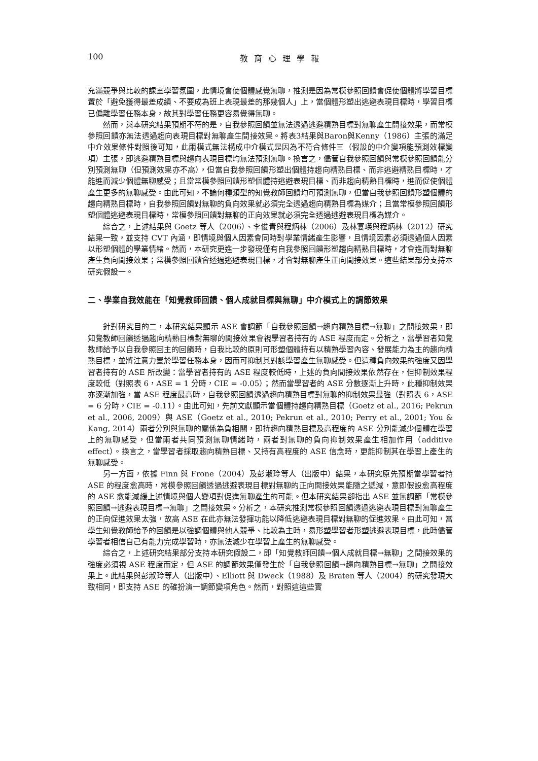100 教育心理學報
充滿競爭與比較的課室學習氛圍，此情境會使個體感覺無聊，推測是因為常模參照回饋會促使個體將學習目標置於「避免獲得最差成績、不要成為班上表現最差的那幾個人」上，當個體形塑出逃避表現目標時，學習目標已偏離學習任務本身，故其對學習任務更容易覺得無聊。
然而，與本研究結果預期不符的是，自我參照回饋並無法透過逃避精熟目標對無聊產生間接效果，而常模參照回饋亦無法透過趨向表現目標對無聊產生間接效果。將表3結果與Baron與Kenny（1986）主張的滿足中介效果條件對照後可知，此兩模式無法構成中介模式是因為不符合條件三（假設的中介變項能預測效標變項）主張，即逃避精熟目標與趨向表現目標均無法預測無聊。換言之，儘管自我參照回饋與常模參照回饋能分別預測無聊（但預測效果亦不高），但當自我參照回饋形塑出個體持趨向精熟目標、而非逃避精熟目標時，才能進而減少個體無聊感受；且當常模參照回饋形塑個體持逃避表現目標、而非趨向精熟目標時，進而促使個體產生更多的無聊感受。由此可知，不論何種類型的知覺教師回饋均可預測無聊，但當自我參照回饋形塑個體的趨向精熟目標時，自我參照回饋對無聊的負向效果就必須完全透過趨向精熟目標為媒介；且當常模參照回饋形塑個體逃避表現目標時，常模參照回饋對無聊的正向效果就必須完全透過逃避表現目標為媒介。
綜合之，上述結果與 Goetz 等人（2006）、李俊青與程炳林（2006）及林宴瑛與程炳林（2012）研究結果一致，並支持 CVT 內涵，即情境與個人因素會同時對學業情緒產生影響，且情境因素必須透過個人因素以形塑個體的學業情緒。然而，本研究更進一步發現僅有自我參照回饋形塑趨向精熟目標時，才會進而對無聊產生負向間接效果；常模參照回饋會透過逃避表現目標，才會對無聊產生正向間接效果。這些結果部分支持本研究假設一。
二、學業自我效能在「知覺教師回饋、個人成就目標與無聊」中介模式上的調節效果
針對研究目的二，本研究結果顯示 ASE 會調節「自我參照回饋→趨向精熟目標→無聊」之間接效果，即知覺教師回饋透過趨向精熟目標對無聊的間接效果會視學習者持有的 ASE 程度而定。分析之，當學習者知覺教師給予以自我參照回主的回饋時，自我比較的原則可形塑個體持有以精熟學習內容、發展能力為主的趨向精熟目標，並將注意力置於學習任務本身，因而可抑制其對該學習產生無聊感受。但這種負向效果的強度又因學習者持有的 ASE 所改變：當學習者持有的 ASE 程度較低時，上述的負向間接效果依然存在，但抑制效果程度較低（對照表 6，ASE = 1 分時，CIE = -0.05）；然而當學習者的 ASE 分數逐漸上升時，此種抑制效果亦逐漸加強，當 ASE 程度最高時，自我參照回饋透過趨向精熟目標對無聊的抑制效果最強（對照表 6，ASE = 6 分時，CIE = -0.11）。由此可知，先前文獻顯示當個體持趨向精熟目標（Goetz et al., 2016; Pekrun et al., 2006, 2009）與 ASE（Goetz et al., 2010; Pekrun et al., 2010; Perry et al., 2001; You & Kang, 2014）兩者分別與無聊的關係為負相關，即持趨向精熟目標及高程度的 ASE 分別能減少個體在學習上的無聊感受，但當兩者共同預測無聊情緒時，兩者對無聊的負向抑制效果產生相加作用（additive effect）。換言之，當學習者採取趨向精熟目標、又持有高程度的 ASE 信念時，更能抑制其在學習上產生的無聊感受。
另一方面，依據 Finn 與 Frone（2004）及彭淑玲等人（出版中）結果，本研究原先預期當學習者持 ASE 的程度愈高時，常模參照回饋透過逃避表現目標對無聊的正向間接效果能隨之遞減，意即假設愈高程度的 ASE 愈能減緩上述情境與個人變項對促進無聊產生的可能。但本研究結果卻指出 ASE 並無調節「常模參照回饋→逃避表現目標→無聊」之間接效果。分析之，本研究推測常模參照回饋透過逃避表現目標對無聊產生的正向促進效果太強，故高 ASE 在此亦無法發揮功能以降低逃避表現目標對無聊的促進效果。由此可知，當學生知覺教師給予的回饋是以強調個體與他人競爭、比較為主時，易形塑學習者形塑逃避表現目標，此時儘管學習者相信自己有能力完成學習時，亦無法減少在學習上產生的無聊感受。
綜合之，上述研究結果部分支持本研究假設二，即「知覺教師回饋→個人成就目標→無聊」之間接效果的強度必須視 ASE 程度而定，但 ASE 的調節效果僅發生於「自我參照回饋→趨向精熟目標→無聊」之間接效果上。此結果與彭淑玲等人（出版中）、Elliott 與 Dweck（1988）及 Braten 等人（2004）的研究發現大致相同，即支持 ASE 的確扮演一調節變項角色。然而，對照這這些實